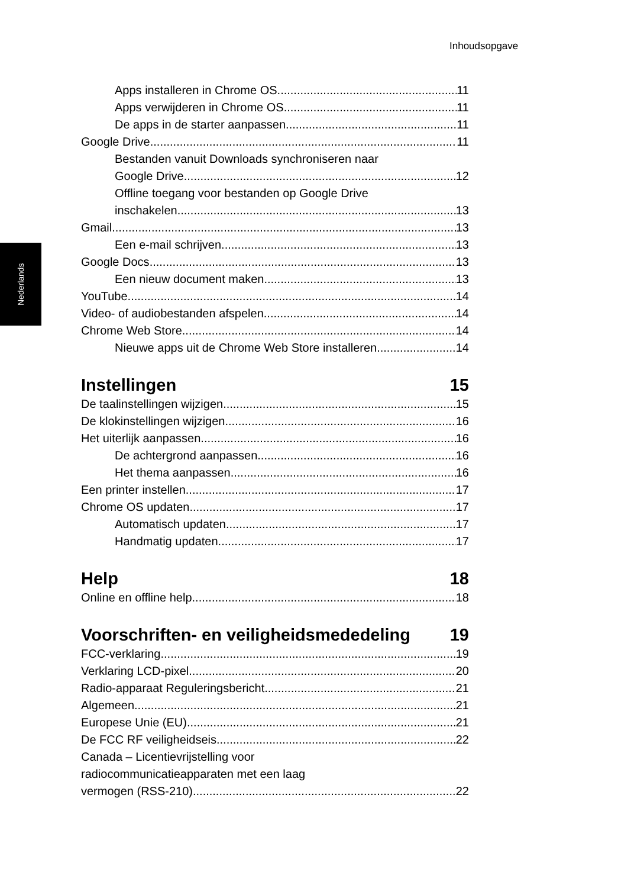Inhoudsopgave
Nederlands
Apps installeren in Chrome OS 11
Apps verwijderen in Chrome OS 11
De apps in de starter aanpassen 11
Google Drive 11
Bestanden vanuit Downloads synchroniseren naar
Google Drive 12
Offline toegang voor bestanden op Google Drive
inschakelen 13
Gmail 13
Een e-mail schrijven 13
Google Docs 13
Een nieuw document maken 13
YouTube 14
Video- of audiobestanden afspelen 14
Chrome Web Store 14
Nieuwe apps uit de Chrome Web Store installeren 14
Instellingen 15
De taalinstellingen wijzigen 15
De klokinstellingen wijzigen 16
Het uiterlijk aanpassen 16
De achtergrond aanpassen 16
Het thema aanpassen 16
Een printer instellen 17
Chrome OS updaten 17
Automatisch updaten 17
Handmatig updaten 17
Help 18
Online en offline help 18
Voorschriften- en veiligheidsmededeling 19
FCC-verklaring 19
Verklaring LCD-pixel 20
Radio-apparaat Reguleringsbericht 21
Algemeen 21
Europese Unie (EU) 21
De FCC RF veiligheidseis 22
Canada – Licentievrijstelling voor
radiocommunicatieapparaten met een laag
vermogen (RSS-210) 22